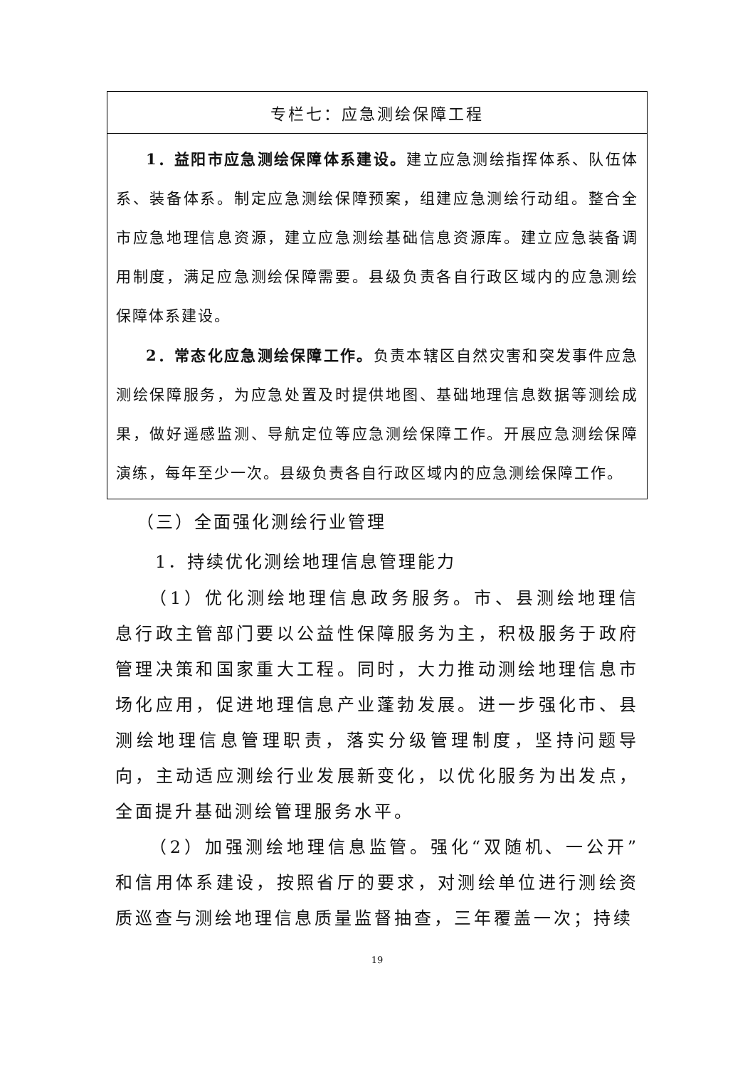| 专栏七：应急测绘保障工程 |
| --- |
| 1．益阳市应急测绘保障体系建设。 建立应急测绘指挥体系、队伍体系、装备体系。制定应急测绘保障预案，组建应急测绘行动组。整合全市应急地理信息资源，建立应急测绘基础信息资源库。建立应急装备调用制度，满足应急测绘保障需要。县级负责各自行政区域内的应急测绘保障体系建设。 2．常态化应急测绘保障工作。 负责本辖区自然灾害和突发事件应急测绘保障服务，为应急处置及时提供地图、基础地理信息数据等测绘成果，做好遥感监测、导航定位等应急测绘保障工作。开展应急测绘保障演练，每年至少一次。县级负责各自行政区域内的应急测绘保障工作。 |
（三）全面强化测绘行业管理
1．持续优化测绘地理信息管理能力
（1）优化测绘地理信息政务服务。市、县测绘地理信息行政主管部门要以公益性保障服务为主，积极服务于政府管理决策和国家重大工程。同时，大力推动测绘地理信息市场化应用，促进地理信息产业蓬勃发展。进一步强化市、县测绘地理信息管理职责，落实分级管理制度，坚持问题导向，主动适应测绘行业发展新变化，以优化服务为出发点，全面提升基础测绘管理服务水平。
（2）加强测绘地理信息监管。强化“双随机、一公开”和信用体系建设，按照省厅的要求，对测绘单位进行测绘资质巡查与测绘地理信息质量监督抽查，三年覆盖一次；持续
19